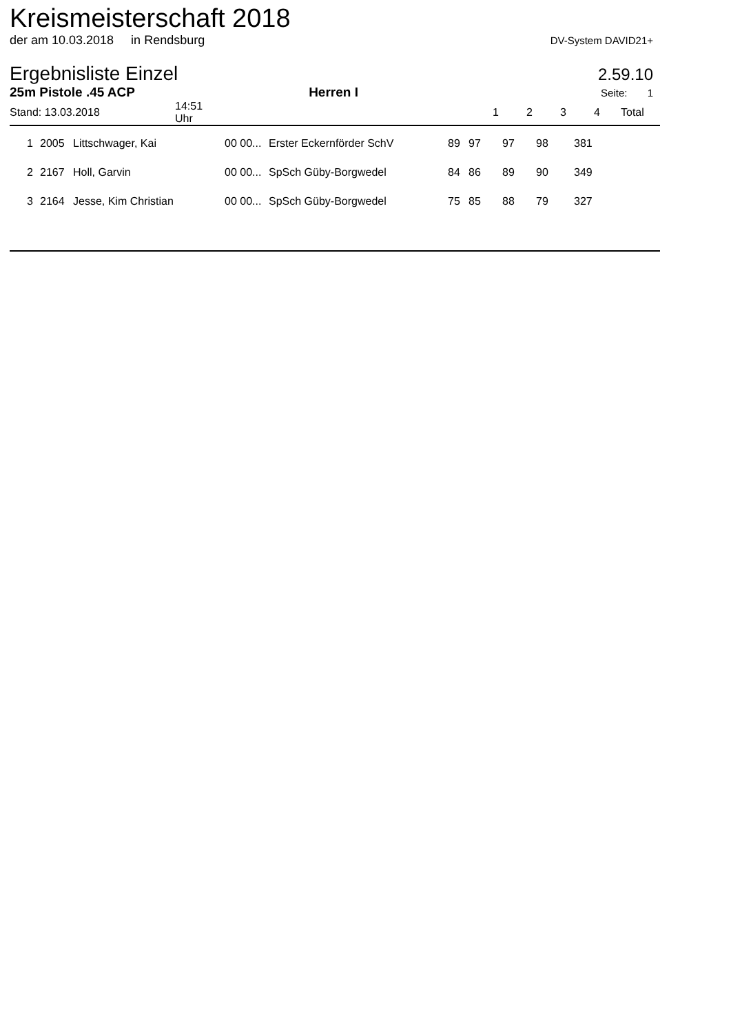Kreismeisterschaft 2018
der am 10.03.2018 in Rendsburg DV-System DAVID21+
Ergebnisliste Einzel
2.59.10
25m Pistole .45 ACP Herren I Seite: 1
| Stand: 13.03.2018 | 14:51 Uhr | | 1 | 2 | 3 | 4 | Total |
| 1 | 2005 | Littschwager, Kai | 00 00... | Erster Eckernförder SchV | 89 | 97 | 97 | 98 | 381 |
| 2 | 2167 | Holl, Garvin | 00 00... | SpSch Güby-Borgwedel | 84 | 86 | 89 | 90 | 349 |
| 3 | 2164 | Jesse, Kim Christian | 00 00... | SpSch Güby-Borgwedel | 75 | 85 | 88 | 79 | 327 |